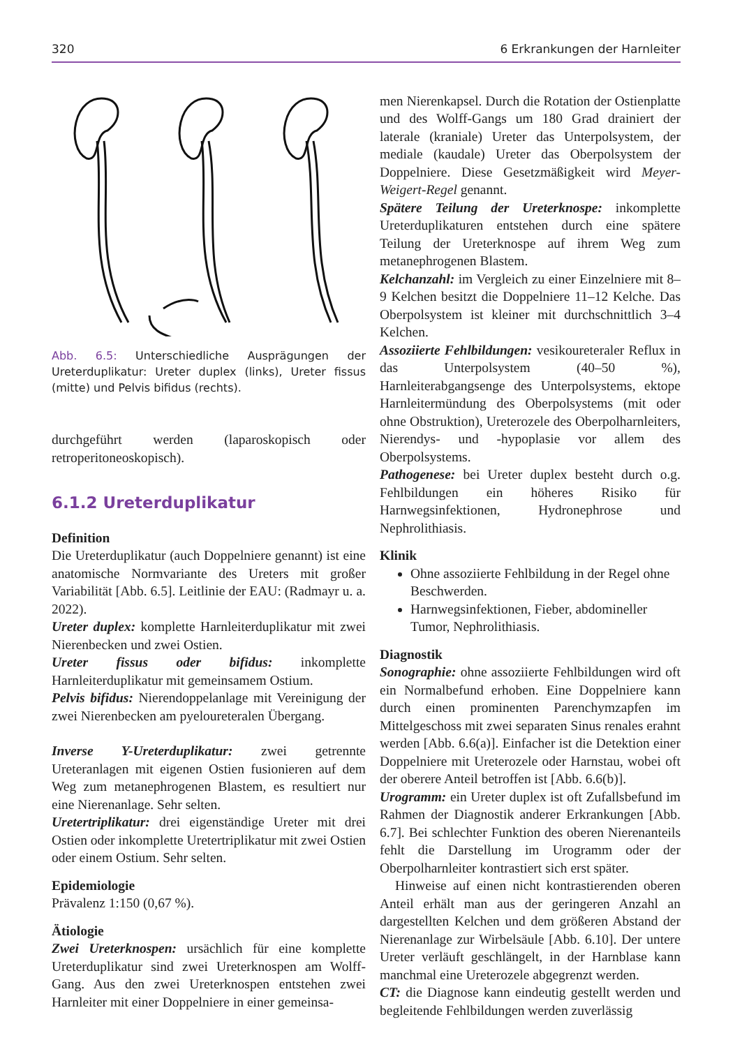320 6 Erkrankungen der Harnleiter
Abb. 6.5: Unterschiedliche Ausprägungen der Ureterduplikatur: Ureter duplex (links), Ureter fissus (mitte) und Pelvis bifidus (rechts).
durchgeführt werden (laparoskopisch oder retroperitoneoskopisch).
6.1.2 Ureterduplikatur
Definition
Die Ureterduplikatur (auch Doppelniere genannt) ist eine anatomische Normvariante des Ureters mit großer Variabilität [Abb. 6.5]. Leitlinie der EAU: (Radmayr u. a. 2022).
Ureter duplex: komplette Harnleiterduplikatur mit zwei Nierenbecken und zwei Ostien.
Ureter fissus oder bifidus: inkomplette Harnleiterduplikatur mit gemeinsamem Ostium.
Pelvis bifidus: Nierendoppelanlage mit Vereinigung der zwei Nierenbecken am pyeloureteralen Übergang.
Inverse Y-Ureterduplikatur: zwei getrennte Ureteranlagen mit eigenen Ostien fusionieren auf dem Weg zum metanephrogenen Blastem, es resultiert nur eine Nierenanlage. Sehr selten.
Uretertriplikatur: drei eigenständige Ureter mit drei Ostien oder inkomplette Uretertriplikatur mit zwei Ostien oder einem Ostium. Sehr selten.
Epidemiologie
Prävalenz 1:150 (0,67 %).
Ätiologie
Zwei Ureterknospen: ursächlich für eine komplette Ureterduplikatur sind zwei Ureterknospen am Wolff-Gang. Aus den zwei Ureterknospen entstehen zwei Harnleiter mit einer Doppelniere in einer gemeinsa-
men Nierenkapsel. Durch die Rotation der Ostienplatte und des Wolff-Gangs um 180 Grad drainiert der laterale (kraniale) Ureter das Unterpolsystem, der mediale (kaudale) Ureter das Oberpolsystem der Doppelniere. Diese Gesetzmäßigkeit wird Meyer-Weigert-Regel genannt.
Spätere Teilung der Ureterknospe: inkomplette Ureterduplikaturen entstehen durch eine spätere Teilung der Ureterknospe auf ihrem Weg zum metanephrogenen Blastem.
Kelchanzahl: im Vergleich zu einer Einzelniere mit 8–9 Kelchen besitzt die Doppelniere 11–12 Kelche. Das Oberpolsystem ist kleiner mit durchschnittlich 3–4 Kelchen.
Assoziierte Fehlbildungen: vesikoureteraler Reflux in das Unterpolsystem (40–50 %), Harnleiterabgangsenge des Unterpolsystems, ektope Harnleitermündung des Oberpolsystems (mit oder ohne Obstruktion), Ureterozele des Oberpolharnleiters, Nierendys- und -hypoplasie vor allem des Oberpolsystems.
Pathogenese: bei Ureter duplex besteht durch o.g. Fehlbildungen ein höheres Risiko für Harnwegsinfektionen, Hydronephrose und Nephrolithiasis.
Klinik
Ohne assoziierte Fehlbildung in der Regel ohne Beschwerden.
Harnwegsinfektionen, Fieber, abdomineller Tumor, Nephrolithiasis.
Diagnostik
Sonographie: ohne assoziierte Fehlbildungen wird oft ein Normalbefund erhoben. Eine Doppelniere kann durch einen prominenten Parenchymzapfen im Mittelgeschoss mit zwei separaten Sinus renales erahnt werden [Abb. 6.6(a)]. Einfacher ist die Detektion einer Doppelniere mit Ureterozele oder Harnstau, wobei oft der oberere Anteil betroffen ist [Abb. 6.6(b)].
Urogramm: ein Ureter duplex ist oft Zufallsbefund im Rahmen der Diagnostik anderer Erkrankungen [Abb. 6.7]. Bei schlechter Funktion des oberen Nierenanteils fehlt die Darstellung im Urogramm oder der Oberpolharnleiter kontrastiert sich erst später.
Hinweise auf einen nicht kontrastierenden oberen Anteil erhält man aus der geringeren Anzahl an dargestellten Kelchen und dem größeren Abstand der Nierenanlage zur Wirbelsäule [Abb. 6.10]. Der untere Ureter verläuft geschlängelt, in der Harnblase kann manchmal eine Ureterozele abgegrenzt werden.
CT: die Diagnose kann eindeutig gestellt werden und begleitende Fehlbildungen werden zuverlässig